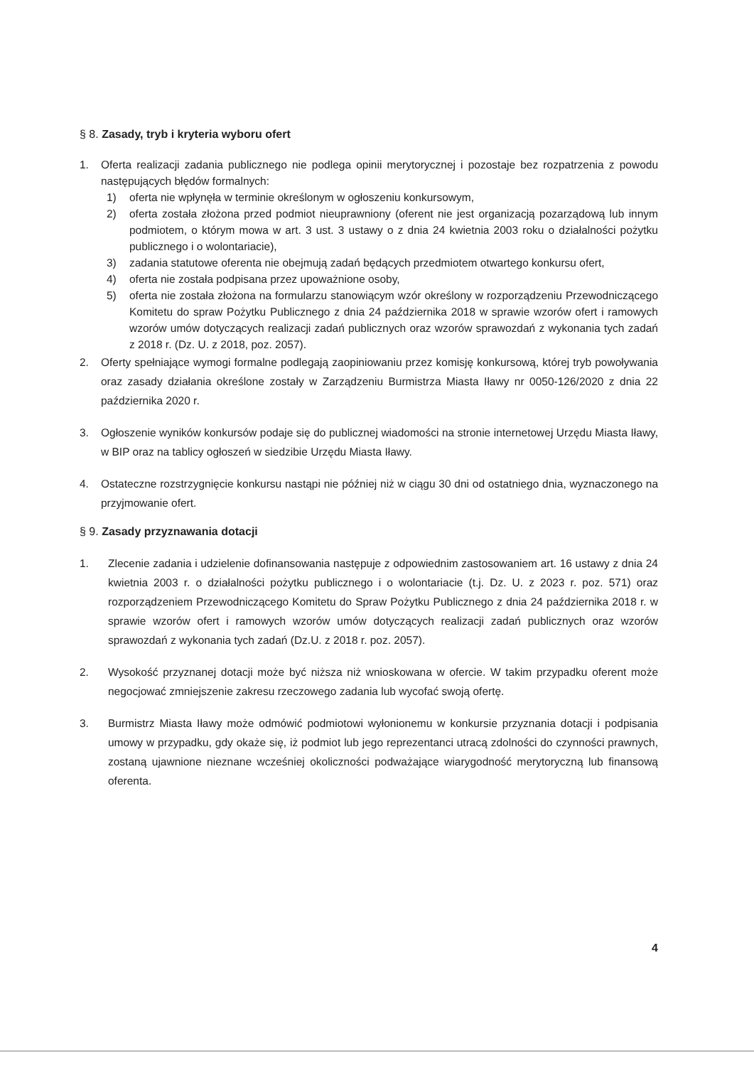§ 8. Zasady, tryb i kryteria wyboru ofert
1. Oferta realizacji zadania publicznego nie podlega opinii merytorycznej i pozostaje bez rozpatrzenia z powodu następujących błędów formalnych:
1) oferta nie wpłynęła w terminie określonym w ogłoszeniu konkursowym,
2) oferta została złożona przed podmiot nieuprawniony (oferent nie jest organizacją pozarządową lub innym podmiotem, o którym mowa w art. 3 ust. 3 ustawy o z dnia 24 kwietnia 2003 roku o działalności pożytku publicznego i o wolontariacie),
3) zadania statutowe oferenta nie obejmują zadań będących przedmiotem otwartego konkursu ofert,
4) oferta nie została podpisana przez upoważnione osoby,
5) oferta nie została złożona na formularzu stanowiącym wzór określony w rozporządzeniu Przewodniczącego Komitetu do spraw Pożytku Publicznego z dnia 24 października 2018 w sprawie wzorów ofert i ramowych wzorów umów dotyczących realizacji zadań publicznych oraz wzorów sprawozdań z wykonania tych zadań z 2018 r. (Dz. U. z 2018, poz. 2057).
2. Oferty spełniające wymogi formalne podlegają zaopiniowaniu przez komisję konkursową, której tryb powoływania oraz zasady działania określone zostały w Zarządzeniu Burmistrza Miasta Iławy nr 0050-126/2020 z dnia 22 października 2020 r.
3. Ogłoszenie wyników konkursów podaje się do publicznej wiadomości na stronie internetowej Urzędu Miasta Iławy, w BIP oraz na tablicy ogłoszeń w siedzibie Urzędu Miasta Iławy.
4. Ostateczne rozstrzygnięcie konkursu nastąpi nie później niż w ciągu 30 dni od ostatniego dnia, wyznaczonego na przyjmowanie ofert.
§ 9. Zasady przyznawania dotacji
1. Zlecenie zadania i udzielenie dofinansowania następuje z odpowiednim zastosowaniem art. 16 ustawy z dnia 24 kwietnia 2003 r. o działalności pożytku publicznego i o wolontariacie (t.j. Dz. U. z 2023 r. poz. 571) oraz rozporządzeniem Przewodniczącego Komitetu do Spraw Pożytku Publicznego z dnia 24 października 2018 r. w sprawie wzorów ofert i ramowych wzorów umów dotyczących realizacji zadań publicznych oraz wzorów sprawozdań z wykonania tych zadań (Dz.U. z 2018 r. poz. 2057).
2. Wysokość przyznanej dotacji może być niższa niż wnioskowana w ofercie. W takim przypadku oferent może negocjować zmniejszenie zakresu rzeczowego zadania lub wycofać swoją ofertę.
3. Burmistrz Miasta Iławy może odmówić podmiotowi wyłonionemu w konkursie przyznania dotacji i podpisania umowy w przypadku, gdy okaże się, iż podmiot lub jego reprezentanci utracą zdolności do czynności prawnych, zostaną ujawnione nieznane wcześniej okoliczności podważające wiarygodność merytoryczną lub finansową oferenta.
4